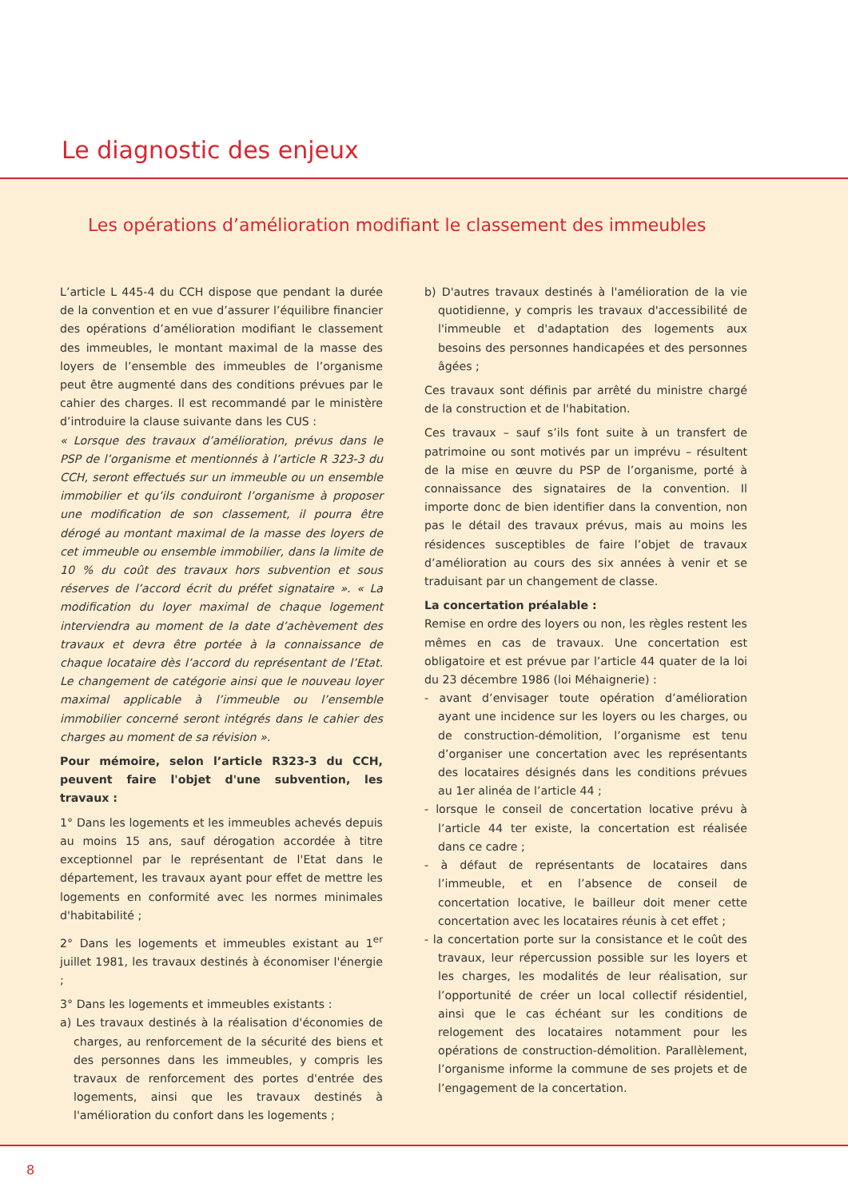Le diagnostic des enjeux
Les opérations d’amélioration modifiant le classement des immeubles
L’article L 445-4 du CCH dispose que pendant la durée de la convention et en vue d’assurer l’équilibre financier des opérations d’amélioration modifiant le classement des immeubles, le montant maximal de la masse des loyers de l’ensemble des immeubles de l’organisme peut être augmenté dans des conditions prévues par le cahier des charges. Il est recommandé par le ministère d’introduire la clause suivante dans les CUS :
« Lorsque des travaux d’amélioration, prévus dans le PSP de l’organisme et mentionnés à l’article R 323-3 du CCH, seront effectués sur un immeuble ou un ensemble immobilier et qu’ils conduiront l’organisme à proposer une modification de son classement, il pourra être dérogé au montant maximal de la masse des loyers de cet immeuble ou ensemble immobilier, dans la limite de 10 % du coût des travaux hors subvention et sous réserves de l’accord écrit du préfet signataire ». « La modification du loyer maximal de chaque logement interviendra au moment de la date d’achèvement des travaux et devra être portée à la connaissance de chaque locataire dès l’accord du représentant de l’Etat. Le changement de catégorie ainsi que le nouveau loyer maximal applicable à l’immeuble ou l’ensemble immobilier concerné seront intégrés dans le cahier des charges au moment de sa révision ».
Pour mémoire, selon l’article R323-3 du CCH, peuvent faire l'objet d'une subvention, les travaux :
1° Dans les logements et les immeubles achevés depuis au moins 15 ans, sauf dérogation accordée à titre exceptionnel par le représentant de l'Etat dans le département, les travaux ayant pour effet de mettre les logements en conformité avec les normes minimales d'habitabilité ;
2° Dans les logements et immeubles existant au 1<sup>er</sup> juillet 1981, les travaux destinés à économiser l'énergie ;
3° Dans les logements et immeubles existants :
a) Les travaux destinés à la réalisation d'économies de charges, au renforcement de la sécurité des biens et des personnes dans les immeubles, y compris les travaux de renforcement des portes d'entrée des logements, ainsi que les travaux destinés à l'amélioration du confort dans les logements ;
b) D'autres travaux destinés à l'amélioration de la vie quotidienne, y compris les travaux d'accessibilité de l'immeuble et d'adaptation des logements aux besoins des personnes handicapées et des personnes âgées ;
Ces travaux sont définis par arrêté du ministre chargé de la construction et de l'habitation.
Ces travaux – sauf s’ils font suite à un transfert de patrimoine ou sont motivés par un imprévu – résultent de la mise en œuvre du PSP de l’organisme, porté à connaissance des signataires de la convention. Il importe donc de bien identifier dans la convention, non pas le détail des travaux prévus, mais au moins les résidences susceptibles de faire l’objet de travaux d’amélioration au cours des six années à venir et se traduisant par un changement de classe.
La concertation préalable :
Remise en ordre des loyers ou non, les règles restent les mêmes en cas de travaux. Une concertation est obligatoire et est prévue par l’article 44 quater de la loi du 23 décembre 1986 (loi Méhaignerie) :
- avant d’envisager toute opération d’amélioration ayant une incidence sur les loyers ou les charges, ou de construction-démolition, l’organisme est tenu d’organiser une concertation avec les représentants des locataires désignés dans les conditions prévues au 1er alinéa de l’article 44 ;
- lorsque le conseil de concertation locative prévu à l’article 44 ter existe, la concertation est réalisée dans ce cadre ;
- à défaut de représentants de locataires dans l’immeuble, et en l’absence de conseil de concertation locative, le bailleur doit mener cette concertation avec les locataires réunis à cet effet ;
- la concertation porte sur la consistance et le coût des travaux, leur répercussion possible sur les loyers et les charges, les modalités de leur réalisation, sur l’opportunité de créer un local collectif résidentiel, ainsi que le cas échéant sur les conditions de relogement des locataires notamment pour les opérations de construction-démolition. Parallèlement, l’organisme informe la commune de ses projets et de l’engagement de la concertation.
8